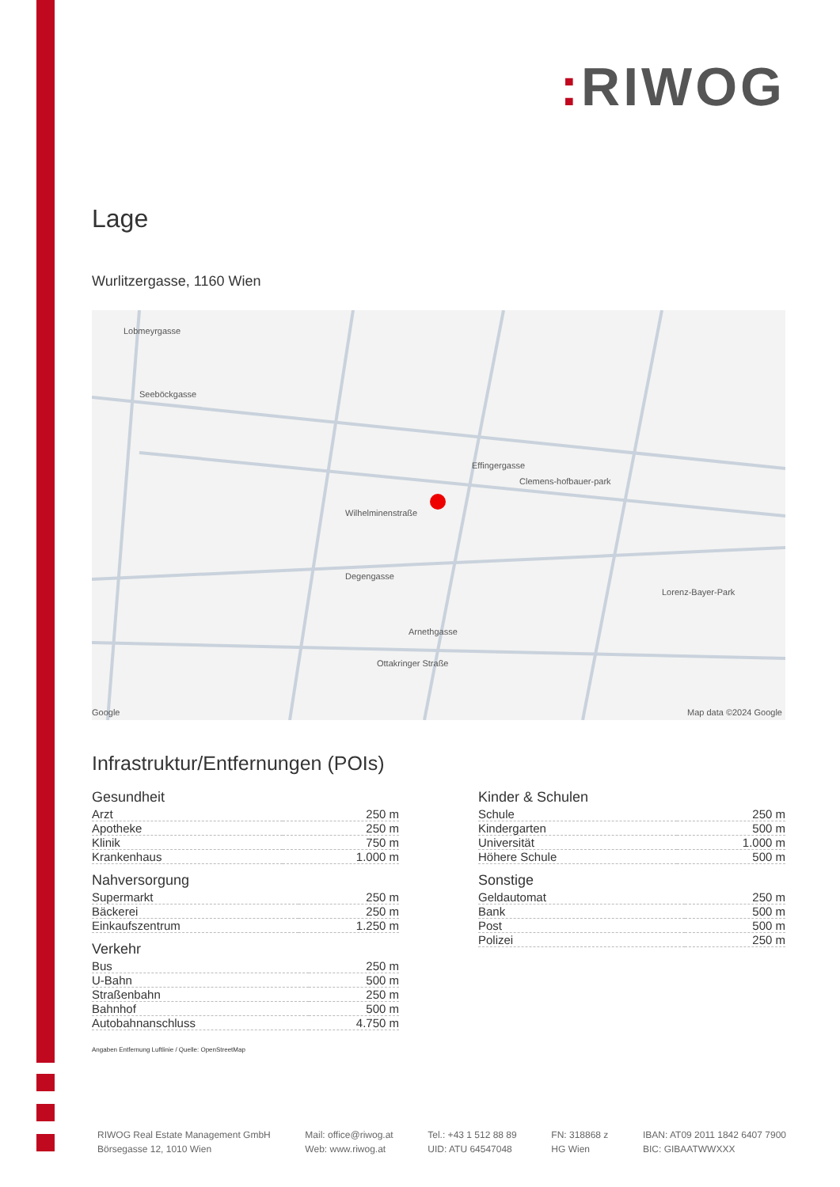: RIWOG
Lage
Wurlitzergasse, 1160 Wien
Lobmeyrgasse
Seeböckgasse
Effingergasse
Clemens-hofbauer-park
Wilhelminenstraße
Degengasse
Arnethgasse
Ottakringer Straße
Lorenz-Bayer-Park
Google Map data ©2024 Google
Infrastruktur/Entfernungen (POIs)
Gesundheit
| Arzt | 250 m |
| Apotheke | 250 m |
| Klinik | 750 m |
| Krankenhaus | 1.000 m |
Nahversorgung
| Supermarkt | 250 m |
| Bäckerei | 250 m |
| Einkaufszentrum | 1.250 m |
Verkehr
| Bus | 250 m |
| U-Bahn | 500 m |
| Straßenbahn | 250 m |
| Bahnhof | 500 m |
| Autobahnanschluss | 4.750 m |
Kinder & Schulen
| Schule | 250 m |
| Kindergarten | 500 m |
| Universität | 1.000 m |
| Höhere Schule | 500 m |
Sonstige
| Geldautomat | 250 m |
| Bank | 500 m |
| Post | 500 m |
| Polizei | 250 m |
Angaben Entfernung Luftlinie / Quelle: OpenStreetMap
RIWOG Real Estate Management GmbH
Börsegasse 12, 1010 Wien
Mail: office@riwog.at
Web: www.riwog.at
Tel.: +43 1 512 88 89
UID: ATU 64547048
FN: 318868 z
HG Wien
IBAN: AT09 2011 1842 6407 7900
BIC: GIBAATWWXXX